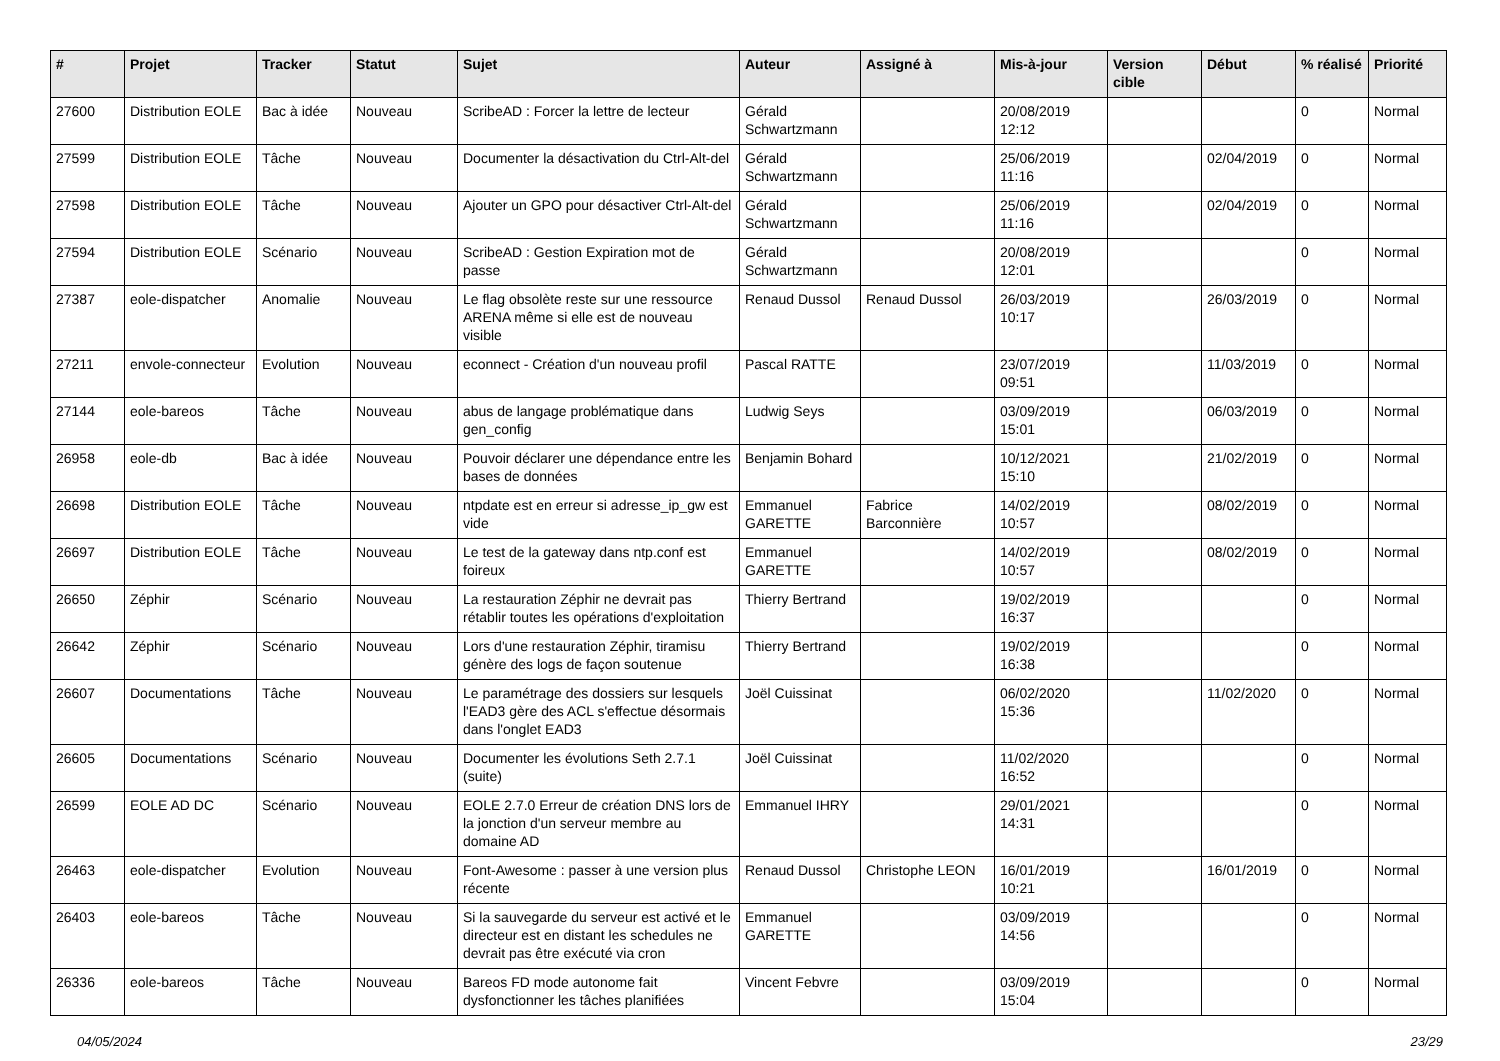| # | Projet | Tracker | Statut | Sujet | Auteur | Assigné à | Mis-à-jour | Version cible | Début | % réalisé | Priorité |
| --- | --- | --- | --- | --- | --- | --- | --- | --- | --- | --- | --- |
| 27600 | Distribution EOLE | Bac à idée | Nouveau | ScribeAD : Forcer la lettre de lecteur | Gérald Schwartzmann | | 20/08/2019 12:12 | | | 0 | Normal |
| 27599 | Distribution EOLE | Tâche | Nouveau | Documenter la désactivation du Ctrl-Alt-del | Gérald Schwartzmann | | 25/06/2019 11:16 | | 02/04/2019 | 0 | Normal |
| 27598 | Distribution EOLE | Tâche | Nouveau | Ajouter un GPO pour désactiver Ctrl-Alt-del | Gérald Schwartzmann | | 25/06/2019 11:16 | | 02/04/2019 | 0 | Normal |
| 27594 | Distribution EOLE | Scénario | Nouveau | ScribeAD : Gestion Expiration mot de passe | Gérald Schwartzmann | | 20/08/2019 12:01 | | | 0 | Normal |
| 27387 | eole-dispatcher | Anomalie | Nouveau | Le flag obsolète reste sur une ressource ARENA même si elle est de nouveau visible | Renaud Dussol | Renaud Dussol | 26/03/2019 10:17 | | 26/03/2019 | 0 | Normal |
| 27211 | envole-connecteur | Evolution | Nouveau | econnect - Création d'un nouveau profil | Pascal RATTE | | 23/07/2019 09:51 | | 11/03/2019 | 0 | Normal |
| 27144 | eole-bareos | Tâche | Nouveau | abus de langage problématique dans gen_config | Ludwig Seys | | 03/09/2019 15:01 | | 06/03/2019 | 0 | Normal |
| 26958 | eole-db | Bac à idée | Nouveau | Pouvoir déclarer une dépendance entre les bases de données | Benjamin Bohard | | 10/12/2021 15:10 | | 21/02/2019 | 0 | Normal |
| 26698 | Distribution EOLE | Tâche | Nouveau | ntpdate est en erreur si adresse_ip_gw est vide | Emmanuel GARETTE | Fabrice Barconnière | 14/02/2019 10:57 | | 08/02/2019 | 0 | Normal |
| 26697 | Distribution EOLE | Tâche | Nouveau | Le test de la gateway dans ntp.conf est foireux | Emmanuel GARETTE | | 14/02/2019 10:57 | | 08/02/2019 | 0 | Normal |
| 26650 | Zéphir | Scénario | Nouveau | La restauration Zéphir ne devrait pas rétablir toutes les opérations d'exploitation | Thierry Bertrand | | 19/02/2019 16:37 | | | 0 | Normal |
| 26642 | Zéphir | Scénario | Nouveau | Lors d'une restauration Zéphir, tiramisu génère des logs de façon soutenue | Thierry Bertrand | | 19/02/2019 16:38 | | | 0 | Normal |
| 26607 | Documentations | Tâche | Nouveau | Le paramétrage des dossiers sur lesquels l'EAD3 gère des ACL s'effectue désormais dans l'onglet EAD3 | Joël Cuissinat | | 06/02/2020 15:36 | | 11/02/2020 | 0 | Normal |
| 26605 | Documentations | Scénario | Nouveau | Documenter les évolutions Seth 2.7.1 (suite) | Joël Cuissinat | | 11/02/2020 16:52 | | | 0 | Normal |
| 26599 | EOLE AD DC | Scénario | Nouveau | EOLE 2.7.0 Erreur de création DNS lors de la jonction d'un serveur membre au domaine AD | Emmanuel IHRY | | 29/01/2021 14:31 | | | 0 | Normal |
| 26463 | eole-dispatcher | Evolution | Nouveau | Font-Awesome : passer à une version plus récente | Renaud Dussol | Christophe LEON | 16/01/2019 10:21 | | 16/01/2019 | 0 | Normal |
| 26403 | eole-bareos | Tâche | Nouveau | Si la sauvegarde du serveur est activé et le directeur est en distant les schedules ne devrait pas être exécuté via cron | Emmanuel GARETTE | | 03/09/2019 14:56 | | | 0 | Normal |
| 26336 | eole-bareos | Tâche | Nouveau | Bareos FD mode autonome fait dysfonctionner les tâches planifiées | Vincent Febvre | | 03/09/2019 15:04 | | | 0 | Normal |
04/05/2024 23/29